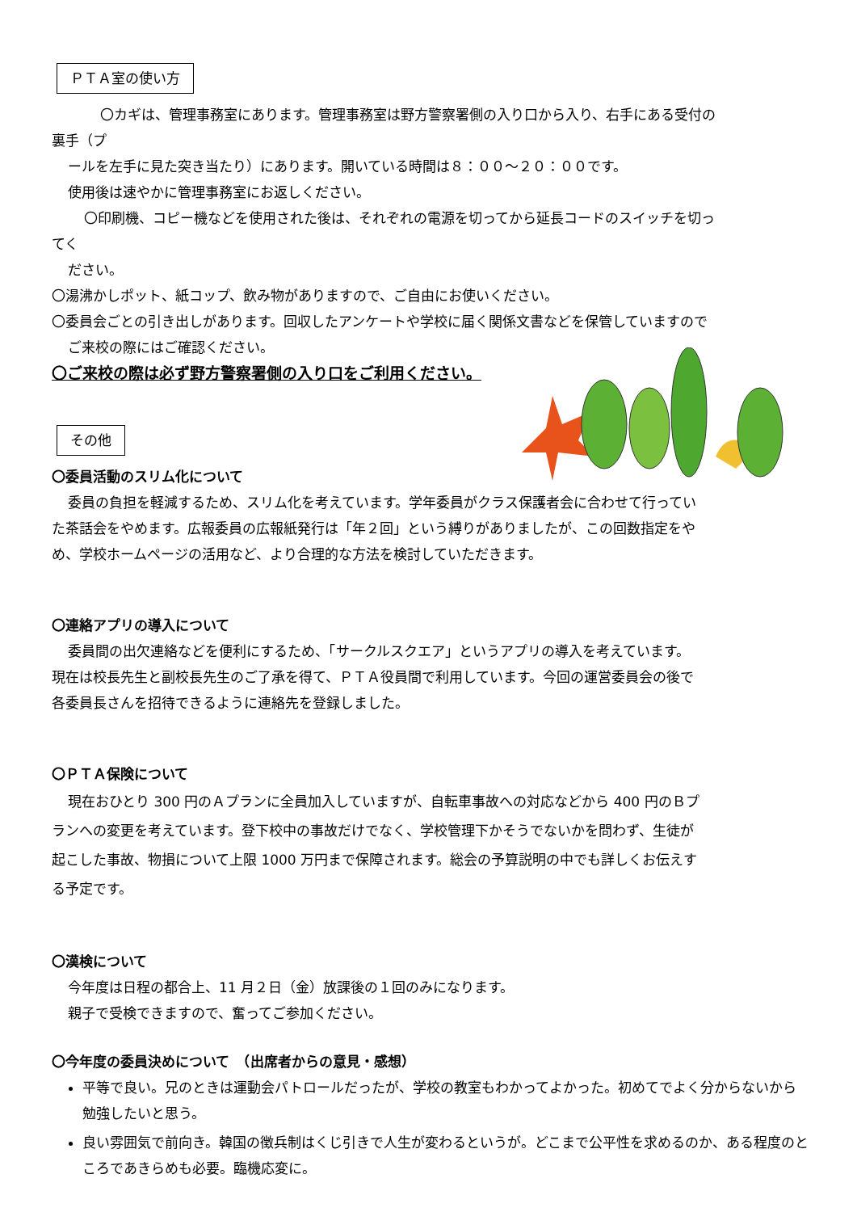ＰＴＡ室の使い方
〇カギは、管理事務室にあります。管理事務室は野方警察署側の入り口から入り、右手にある受付の
裏手（プ
ールを左手に見た突き当たり）にあります。開いている時間は８：００～２０：００です。
使用後は速やかに管理事務室にお返しください。
〇印刷機、コピー機などを使用された後は、それぞれの電源を切ってから延長コードのスイッチを切っ
てく
ださい。
〇湯沸かしポット、紙コップ、飲み物がありますので、ご自由にお使いください。
〇委員会ごとの引き出しがあります。回収したアンケートや学校に届く関係文書などを保管していますので
ご来校の際にはご確認ください。
〇ご来校の際は必ず野方警察署側の入り口をご利用ください。
その他
〇委員活動のスリム化について
委員の負担を軽減するため、スリム化を考えています。学年委員がクラス保護者会に合わせて行ってい
た茶話会をやめます。広報委員の広報紙発行は「年２回」という縛りがありましたが、この回数指定をや
め、学校ホームページの活用など、より合理的な方法を検討していただきます。
〇連絡アプリの導入について
委員間の出欠連絡などを便利にするため、「サークルスクエア」というアプリの導入を考えています。
現在は校長先生と副校長先生のご了承を得て、ＰＴＡ役員間で利用しています。今回の運営委員会の後で
各委員長さんを招待できるように連絡先を登録しました。
〇ＰＴＡ保険について
現在おひとり 300 円のＡプランに全員加入していますが、自転車事故への対応などから 400 円のＢプ
ランへの変更を考えています。登下校中の事故だけでなく、学校管理下かそうでないかを問わず、生徒が
起こした事故、物損について上限 1000 万円まで保障されます。総会の予算説明の中でも詳しくお伝えす
る予定です。
〇漢検について
今年度は日程の都合上、11 月２日（金）放課後の１回のみになります。
親子で受検できますので、奮ってご参加ください。
〇今年度の委員決めについて　（出席者からの意見・感想）
平等で良い。兄のときは運動会パトロールだったが、学校の教室もわかってよかった。初めてでよく分からないから勉強したいと思う。
良い雰囲気で前向き。韓国の徴兵制はくじ引きで人生が変わるというが。どこまで公平性を求めるのか、ある程度のところであきらめも必要。臨機応変に。